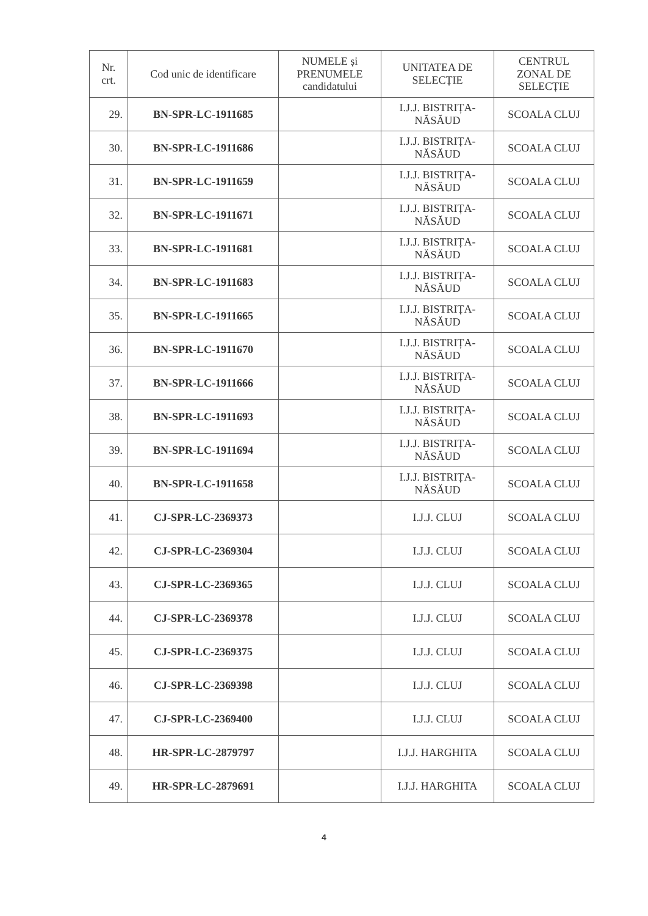| Nr. crt. | Cod unic de identificare | NUMELE și PRENUMELE candidatului | UNITATEA DE SELECȚIE | CENTRUL ZONAL DE SELECȚIE |
| --- | --- | --- | --- | --- |
| 29. | BN-SPR-LC-1911685 | | I.J.J. BISTRIȚA- NĂSĂUD | SCOALA CLUJ |
| 30. | BN-SPR-LC-1911686 | | I.J.J. BISTRIȚA- NĂSĂUD | SCOALA CLUJ |
| 31. | BN-SPR-LC-1911659 | | I.J.J. BISTRIȚA- NĂSĂUD | SCOALA CLUJ |
| 32. | BN-SPR-LC-1911671 | | I.J.J. BISTRIȚA- NĂSĂUD | SCOALA CLUJ |
| 33. | BN-SPR-LC-1911681 | | I.J.J. BISTRIȚA- NĂSĂUD | SCOALA CLUJ |
| 34. | BN-SPR-LC-1911683 | | I.J.J. BISTRIȚA- NĂSĂUD | SCOALA CLUJ |
| 35. | BN-SPR-LC-1911665 | | I.J.J. BISTRIȚA- NĂSĂUD | SCOALA CLUJ |
| 36. | BN-SPR-LC-1911670 | | I.J.J. BISTRIȚA- NĂSĂUD | SCOALA CLUJ |
| 37. | BN-SPR-LC-1911666 | | I.J.J. BISTRIȚA- NĂSĂUD | SCOALA CLUJ |
| 38. | BN-SPR-LC-1911693 | | I.J.J. BISTRIȚA- NĂSĂUD | SCOALA CLUJ |
| 39. | BN-SPR-LC-1911694 | | I.J.J. BISTRIȚA- NĂSĂUD | SCOALA CLUJ |
| 40. | BN-SPR-LC-1911658 | | I.J.J. BISTRIȚA- NĂSĂUD | SCOALA CLUJ |
| 41. | CJ-SPR-LC-2369373 | | I.J.J. CLUJ | SCOALA CLUJ |
| 42. | CJ-SPR-LC-2369304 | | I.J.J. CLUJ | SCOALA CLUJ |
| 43. | CJ-SPR-LC-2369365 | | I.J.J. CLUJ | SCOALA CLUJ |
| 44. | CJ-SPR-LC-2369378 | | I.J.J. CLUJ | SCOALA CLUJ |
| 45. | CJ-SPR-LC-2369375 | | I.J.J. CLUJ | SCOALA CLUJ |
| 46. | CJ-SPR-LC-2369398 | | I.J.J. CLUJ | SCOALA CLUJ |
| 47. | CJ-SPR-LC-2369400 | | I.J.J. CLUJ | SCOALA CLUJ |
| 48. | HR-SPR-LC-2879797 | | I.J.J. HARGHITA | SCOALA CLUJ |
| 49. | HR-SPR-LC-2879691 | | I.J.J. HARGHITA | SCOALA CLUJ |
4